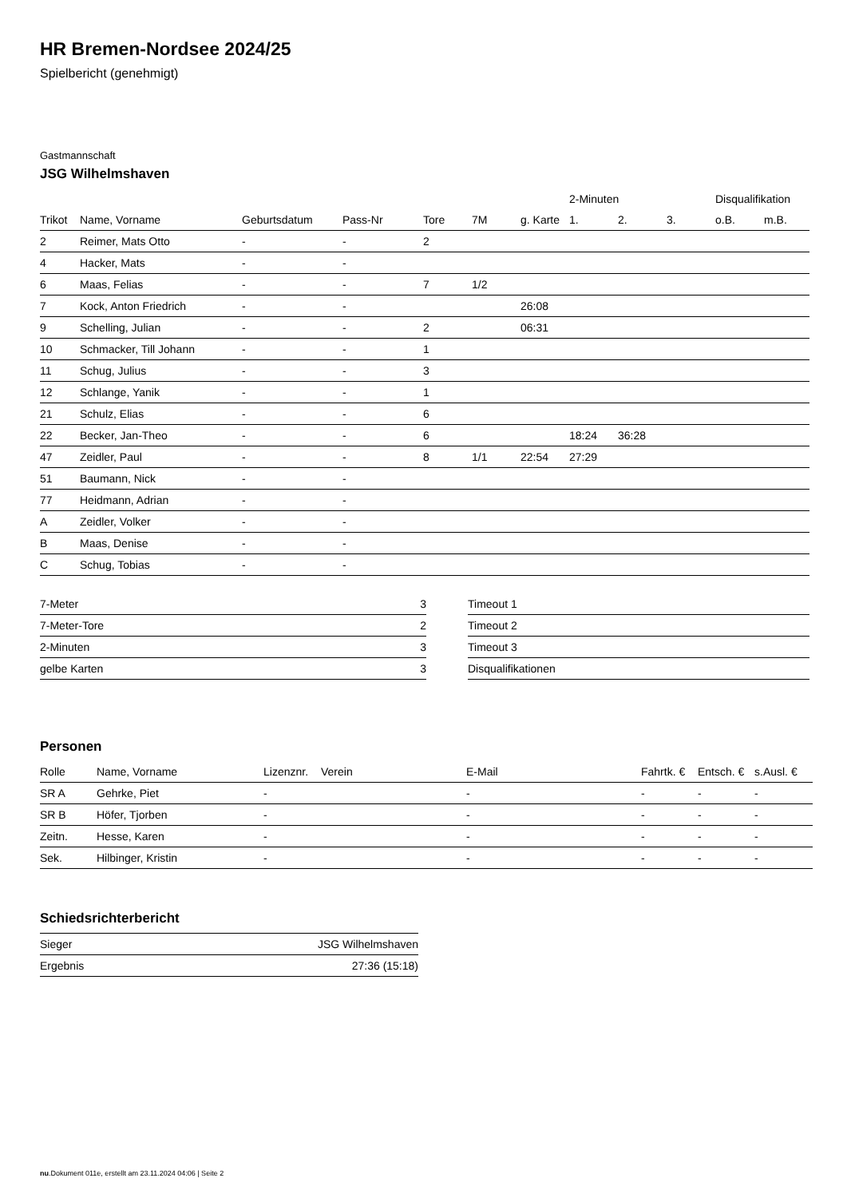HR Bremen-Nordsee 2024/25
Spielbericht (genehmigt)
Gastmannschaft
JSG Wilhelmshaven
| | | | | | | | 2-Minuten | | | Disqualifikation | |
| --- | --- | --- | --- | --- | --- | --- | --- | --- | --- | --- | --- |
| Trikot | Name, Vorname | Geburtsdatum | Pass-Nr | Tore | 7M | g. Karte | 1. | 2. | 3. | o.B. | m.B. |
| 2 | Reimer, Mats Otto | - | - | 2 | | | | | | | |
| 4 | Hacker, Mats | - | - | | | | | | | | |
| 6 | Maas, Felias | - | - | 7 | 1/2 | | | | | | |
| 7 | Kock, Anton Friedrich | - | - | | | 26:08 | | | | | |
| 9 | Schelling, Julian | - | - | 2 | | 06:31 | | | | | |
| 10 | Schmacker, Till Johann | - | - | 1 | | | | | | | |
| 11 | Schug, Julius | - | - | 3 | | | | | | | |
| 12 | Schlange, Yanik | - | - | 1 | | | | | | | |
| 21 | Schulz, Elias | - | - | 6 | | | | | | | |
| 22 | Becker, Jan-Theo | - | - | 6 | | | 18:24 | 36:28 | | | |
| 47 | Zeidler, Paul | - | - | 8 | 1/1 | 22:54 | 27:29 | | | | |
| 51 | Baumann, Nick | - | - | | | | | | | | |
| 77 | Heidmann, Adrian | - | - | | | | | | | | |
| A | Zeidler, Volker | - | - | | | | | | | | |
| B | Maas, Denise | - | - | | | | | | | | |
| C | Schug, Tobias | - | - | | | | | | | | |
| 7-Meter | 3 |
| 7-Meter-Tore | 2 |
| 2-Minuten | 3 |
| gelbe Karten | 3 |
| Timeout 1 |
| Timeout 2 |
| Timeout 3 |
| Disqualifikationen |
Personen
| Rolle | Name, Vorname | Lizenznr. | Verein | E-Mail | Fahrtk. € | Entsch. € | s.Ausl. € |
| --- | --- | --- | --- | --- | --- | --- | --- |
| SR A | Gehrke, Piet | - | | - | - | - | - |
| SR B | Höfer, Tjorben | - | | - | - | - | - |
| Zeitn. | Hesse, Karen | - | | - | - | - | - |
| Sek. | Hilbinger, Kristin | - | | - | - | - | - |
Schiedsrichterbericht
| Sieger | JSG Wilhelmshaven |
| Ergebnis | 27:36 (15:18) |
nu.Dokument 011e, erstellt am 23.11.2024 04:06 | Seite 2